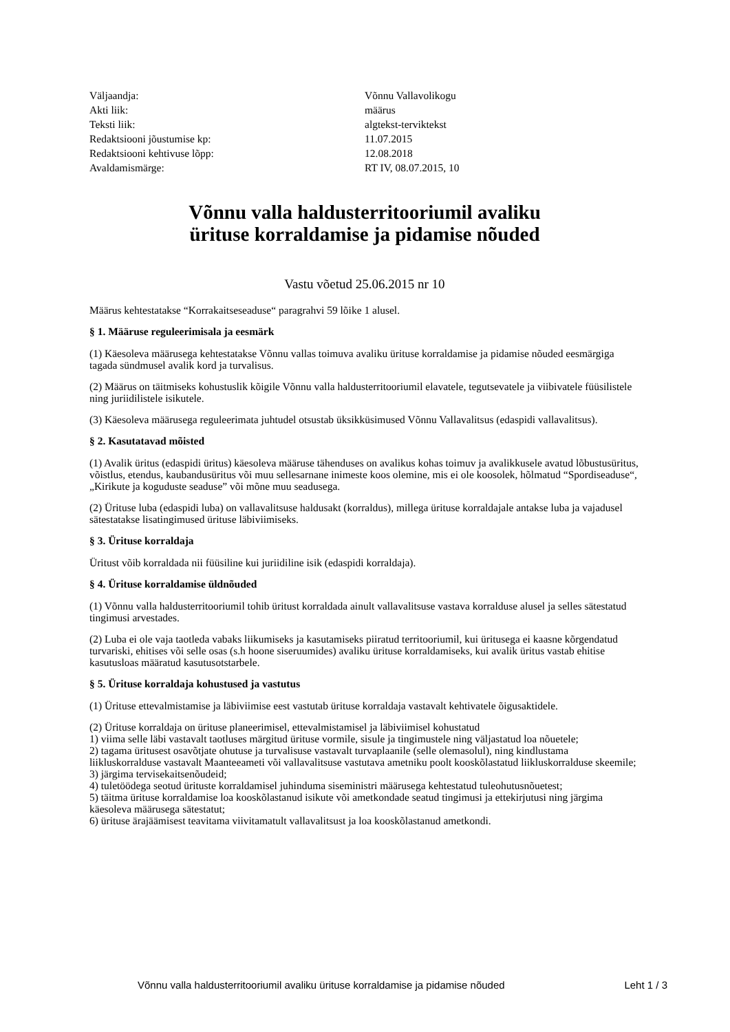| Väljaandja: | Võnnu Vallavolikogu |
| Akti liik: | määrus |
| Teksti liik: | algtekst-terviktekst |
| Redaktsiooni jõustumise kp: | 11.07.2015 |
| Redaktsiooni kehtivuse lõpp: | 12.08.2018 |
| Avaldamismärge: | RT IV, 08.07.2015, 10 |
Võnnu valla haldusterritooriumil avaliku
ürituse korraldamise ja pidamise nõuded
Vastu võetud 25.06.2015 nr 10
Määrus kehtestatakse “Korrakaitseseaduse“ paragrahvi 59 lõike 1 alusel.
§ 1. Määruse reguleerimisala ja eesmärk
(1) Käesoleva määrusega kehtestatakse Võnnu vallas toimuva avaliku ürituse korraldamise ja pidamise nõuded eesmärgiga tagada sündmusel avalik kord ja turvalisus.
(2) Määrus on täitmiseks kohustuslik kõigile Võnnu valla haldusterritooriumil elavatele, tegutsevatele ja viibivatele füüsilistele ning juriidilistele isikutele.
(3) Käesoleva määrusega reguleerimata juhtudel otsustab üksikküsimused Võnnu Vallavalitsus (edaspidi vallavalitsus).
§ 2. Kasutatavad mõisted
(1) Avalik üritus (edaspidi üritus) käesoleva määruse tähenduses on avalikus kohas toimuv ja avalikkusele avatud lõbustusüritus, võistlus, etendus, kaubandusüritus või muu sellesarnane inimeste koos olemine, mis ei ole koosolek, hõlmatud “Spordiseaduse“, „Kirikute ja koguduste seaduse” või mõne muu seadusega.
(2) Ürituse luba (edaspidi luba) on vallavalitsuse haldusakt (korraldus), millega ürituse korraldajale antakse luba ja vajadusel sätestatakse lisatingimused ürituse läbiviimiseks.
§ 3. Ürituse korraldaja
Üritust võib korraldada nii füüsiline kui juriidiline isik (edaspidi korraldaja).
§ 4. Ürituse korraldamise üldnõuded
(1) Võnnu valla haldusterritooriumil tohib üritust korraldada ainult vallavalitsuse vastava korralduse alusel ja selles sätestatud tingimusi arvestades.
(2) Luba ei ole vaja taotleda vabaks liikumiseks ja kasutamiseks piiratud territooriumil, kui üritusega ei kaasne kõrgendatud turvariski, ehitises või selle osas (s.h hoone siseruumides) avaliku ürituse korraldamiseks, kui avalik üritus vastab ehitise kasutusloas määratud kasutusotstarbele.
§ 5. Ürituse korraldaja kohustused ja vastutus
(1) Ürituse ettevalmistamise ja läbiviimise eest vastutab ürituse korraldaja vastavalt kehtivatele õigusaktidele.
(2) Ürituse korraldaja on ürituse planeerimisel, ettevalmistamisel ja läbiviimisel kohustatud
1) viima selle läbi vastavalt taotluses märgitud ürituse vormile, sisule ja tingimustele ning väljastatud loa nõuetele;
2) tagama üritusest osavõtjate ohutuse ja turvalisuse vastavalt turvaplaanile (selle olemasolul), ning kindlustama liikluskorralduse vastavalt Maanteeameti või vallavalitsuse vastutava ametniku poolt kooskõlastatud liikluskorralduse skeemile;
3) järgima tervisekaitsenõudeid;
4) tuletöödega seotud ürituste korraldamisel juhinduma siseministri määrusega kehtestatud tuleohutusnõuetest;
5) täitma ürituse korraldamise loa kooskõlastanud isikute või ametkondade seatud tingimusi ja ettekirjutusi ning järgima käesoleva määrusega sätestatut;
6) ürituse ärajäämisest teavitama viivitamatult vallavalitsust ja loa kooskõlastanud ametkondi.
Võnnu valla haldusterritooriumil avaliku ürituse korraldamise ja pidamise nõuded Leht 1 / 3